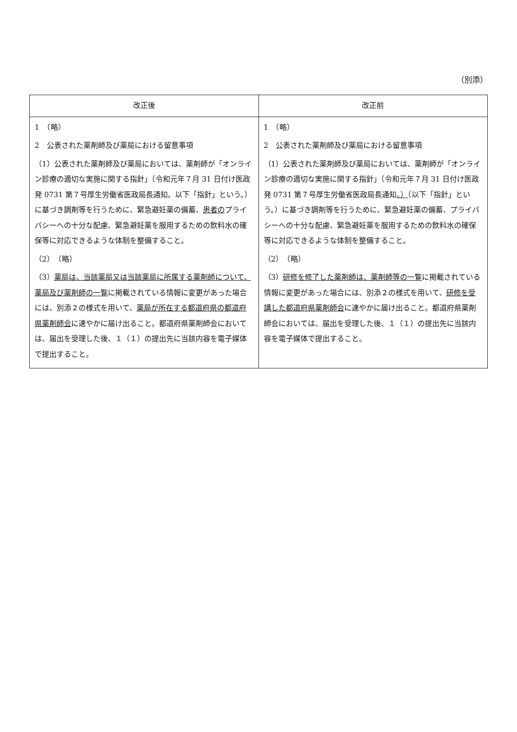（別添）
| 改正後 | 改正前 |
| --- | --- |
| 1 （略） 2 公表された薬剤師及び薬局における留意事項 （1）公表された薬剤師及び薬局においては、薬剤師が「オンライン診療の適切な実施に関する指針」（令和元年７月 31 日付け医政発 0731 第７号厚生労働省医政局長通知。以下「指針」という。）に基づき調剤等を行うために、緊急避妊薬の備蓄、 患者の プライバシーへの十分な配慮、緊急避妊薬を服用するための飲料水の確保等に対応できるような体制を整備すること。 （2） （略） （3） 薬局は、当該薬局又は当該薬局に所属する薬剤師について、薬局及び薬剤師の一覧 に掲載されている情報に変更があった場合には、別添２の様式を用いて、 薬局が所在する都道府県の都道府県薬剤師会 に速やかに届け出ること。都道府県薬剤師会においては、届出を受理した後、１（１）の提出先に当該内容を電子媒体で提出すること。 | 1 （略） 2 公表された薬剤師及び薬局における留意事項 （1）公表された薬剤師及び薬局においては、薬剤師が「オンライン診療の適切な実施に関する指針」（令和元年７月 31 日付け医政発 0731 第７号厚生労働省医政局長通知 。） （以下「指針」という。）に基づき調剤等を行うために、緊急避妊薬の備蓄、プライバシーへの十分な配慮、緊急避妊薬を服用するための飲料水の確保等に対応できるような体制を整備すること。 （2） （略） （3） 研修を修了した薬剤師は、薬剤師等の一覧 に掲載されている情報に変更があった場合には、別添２の様式を用いて、 研修を受講した都道府県薬剤師会 に速やかに届け出ること。都道府県薬剤師会においては、届出を受理した後、１（１）の提出先に当該内容を電子媒体で提出すること。 |